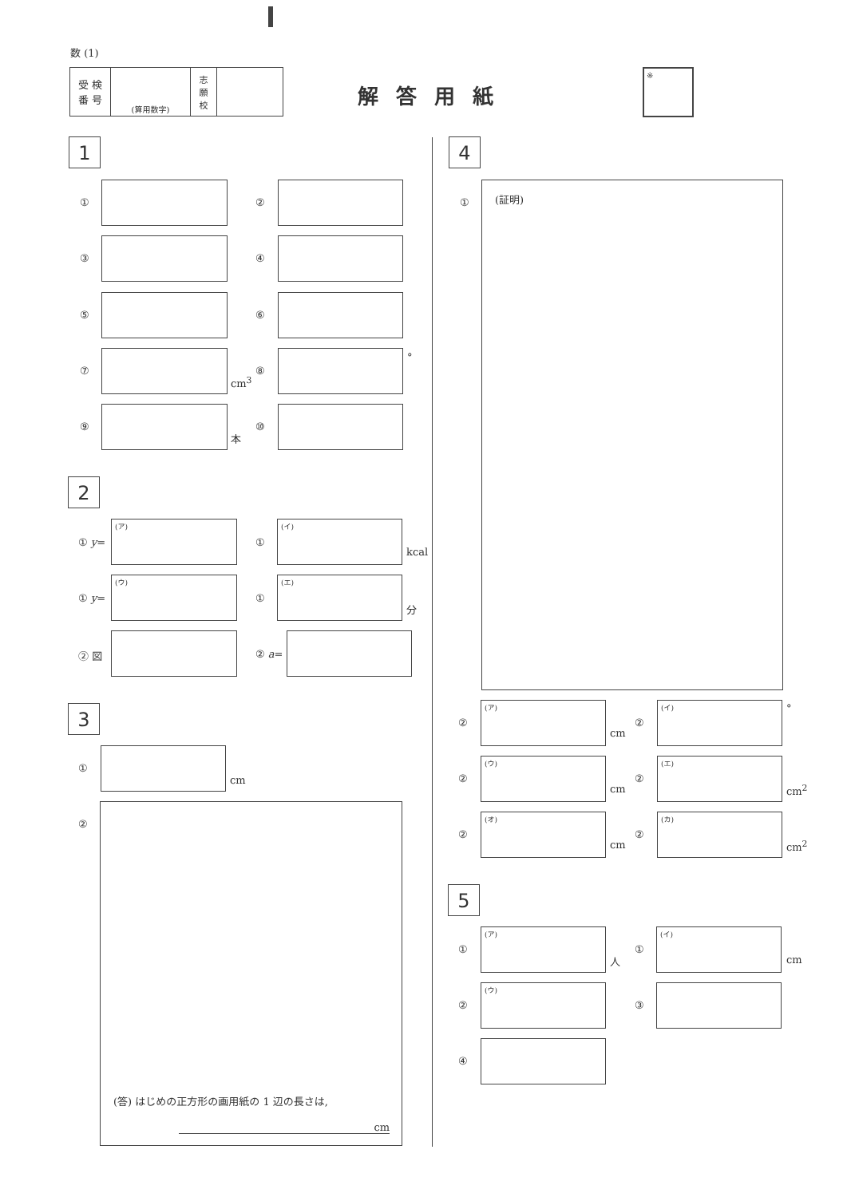数 (1)
| 受 検 番 号 | (算用数字) | 志 願 校 | |
解答用紙
※
1
① ②
③ ④
⑤ ⑥
⑦
cm<sup>3</sup>
⑧
°
⑨
本
⑩
2
① y=
(ア)
①
(イ)
kcal
① y=
(ウ)
①
(エ)
分
② 図 ② a=
3
①
cm
②
(答) はじめの正方形の画用紙の 1 辺の長さは,
cm
4
①
(証明)
②
(ア)
cm
②
(イ) °
②
(ウ)
cm
②
(エ)
cm<sup>2</sup>
②
(オ)
cm
②
(カ)
cm<sup>2</sup>
5
①
(ア)
人
①
(イ)
cm
②
(ウ)
③
④